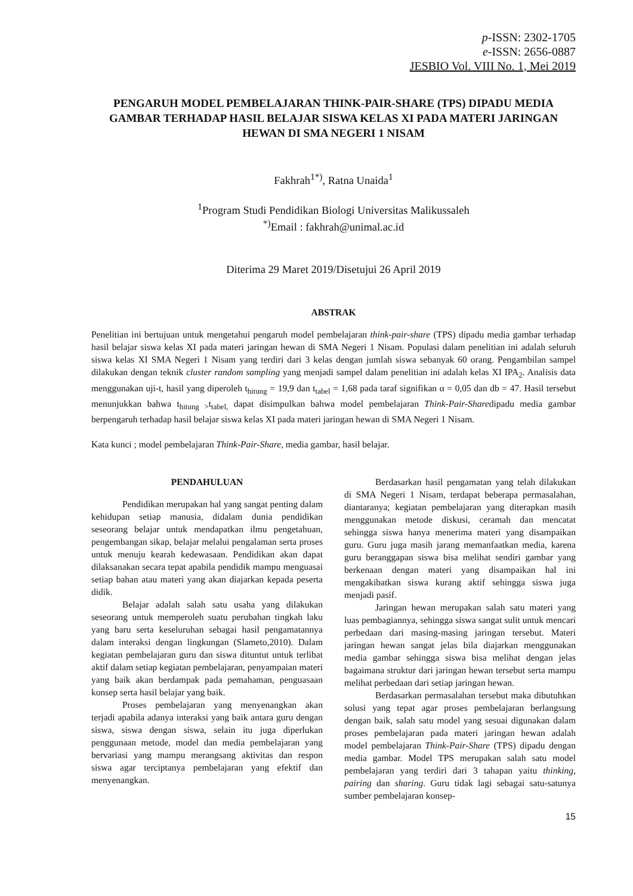p-ISSN: 2302-1705
e-ISSN: 2656-0887
JESBIO Vol. VIII No. 1, Mei 2019
PENGARUH MODEL PEMBELAJARAN THINK-PAIR-SHARE (TPS) DIPADU MEDIA GAMBAR TERHADAP HASIL BELAJAR SISWA KELAS XI PADA MATERI JARINGAN HEWAN DI SMA NEGERI 1 NISAM
Fakhrah<sup>1*)</sup>, Ratna Unaida<sup>1</sup>
<sup>1</sup> Program Studi Pendidikan Biologi Universitas Malikussaleh
<sup>*)</sup> Email : fakhrah@unimal.ac.id
Diterima 29 Maret 2019/Disetujui 26 April 2019
ABSTRAK
Penelitian ini bertujuan untuk mengetahui pengaruh model pembelajaran think-pair-share (TPS) dipadu media gambar terhadap hasil belajar siswa kelas XI pada materi jaringan hewan di SMA Negeri 1 Nisam. Populasi dalam penelitian ini adalah seluruh siswa kelas XI SMA Negeri 1 Nisam yang terdiri dari 3 kelas dengan jumlah siswa sebanyak 60 orang. Pengambilan sampel dilakukan dengan teknik cluster random sampling yang menjadi sampel dalam penelitian ini adalah kelas XI IPA<sub>2</sub>. Analisis data menggunakan uji-t, hasil yang diperoleh t<sub>hitung</sub> = 19,9 dan t<sub>tabel</sub> = 1,68 pada taraf signifikan α = 0,05 dan db = 47. Hasil tersebut menunjukkan bahwa t<sub>hitung ></sub>t<sub>tabel,</sub> dapat disimpulkan bahwa model pembelajaran Think-Pair-Sharedipadu media gambar berpengaruh terhadap hasil belajar siswa kelas XI pada materi jaringan hewan di SMA Negeri 1 Nisam.
Kata kunci ; model pembelajaran Think-Pair-Share, media gambar, hasil belajar.
PENDAHULUAN
Pendidikan merupakan hal yang sangat penting dalam kehidupan setiap manusia, didalam dunia pendidikan seseorang belajar untuk mendapatkan ilmu pengetahuan, pengembangan sikap, belajar melalui pengalaman serta proses untuk menuju kearah kedewasaan. Pendidikan akan dapat dilaksanakan secara tepat apabila pendidik mampu menguasai setiap bahan atau materi yang akan diajarkan kepada peserta didik.
Belajar adalah salah satu usaha yang dilakukan seseorang untuk memperoleh suatu perubahan tingkah laku yang baru serta keseluruhan sebagai hasil pengamatannya dalam interaksi dengan lingkungan (Slameto,2010). Dalam kegiatan pembelajaran guru dan siswa dituntut untuk terlibat aktif dalam setiap kegiatan pembelajaran, penyampaian materi yang baik akan berdampak pada pemahaman, penguasaan konsep serta hasil belajar yang baik.
Proses pembelajaran yang menyenangkan akan terjadi apabila adanya interaksi yang baik antara guru dengan siswa, siswa dengan siswa, selain itu juga diperlukan penggunaan metode, model dan media pembelajaran yang bervariasi yang mampu merangsang aktivitas dan respon siswa agar terciptanya pembelajaran yang efektif dan menyenangkan.
Berdasarkan hasil pengamatan yang telah dilakukan di SMA Negeri 1 Nisam, terdapat beberapa permasalahan, diantaranya; kegiatan pembelajaran yang diterapkan masih menggunakan metode diskusi, ceramah dan mencatat sehingga siswa hanya menerima materi yang disampaikan guru. Guru juga masih jarang memanfaatkan media, karena guru beranggapan siswa bisa melihat sendiri gambar yang berkenaan dengan materi yang disampaikan hal ini mengakibatkan siswa kurang aktif sehingga siswa juga menjadi pasif.
Jaringan hewan merupakan salah satu materi yang luas pembagiannya, sehingga siswa sangat sulit untuk mencari perbedaan dari masing-masing jaringan tersebut. Materi jaringan hewan sangat jelas bila diajarkan menggunakan media gambar sehingga siswa bisa melihat dengan jelas bagaimana struktur dari jaringan hewan tersebut serta mampu melihat perbedaan dari setiap jaringan hewan.
Berdasarkan permasalahan tersebut maka dibutuhkan solusi yang tepat agar proses pembelajaran berlangsung dengan baik, salah satu model yang sesuai digunakan dalam proses pembelajaran pada materi jaringan hewan adalah model pembelajaran Think-Pair-Share (TPS) dipadu dengan media gambar. Model TPS merupakan salah satu model pembelajaran yang terdiri dari 3 tahapan yaitu thinking, pairing dan sharing. Guru tidak lagi sebagai satu-satunya sumber pembelajaran konsep-
15